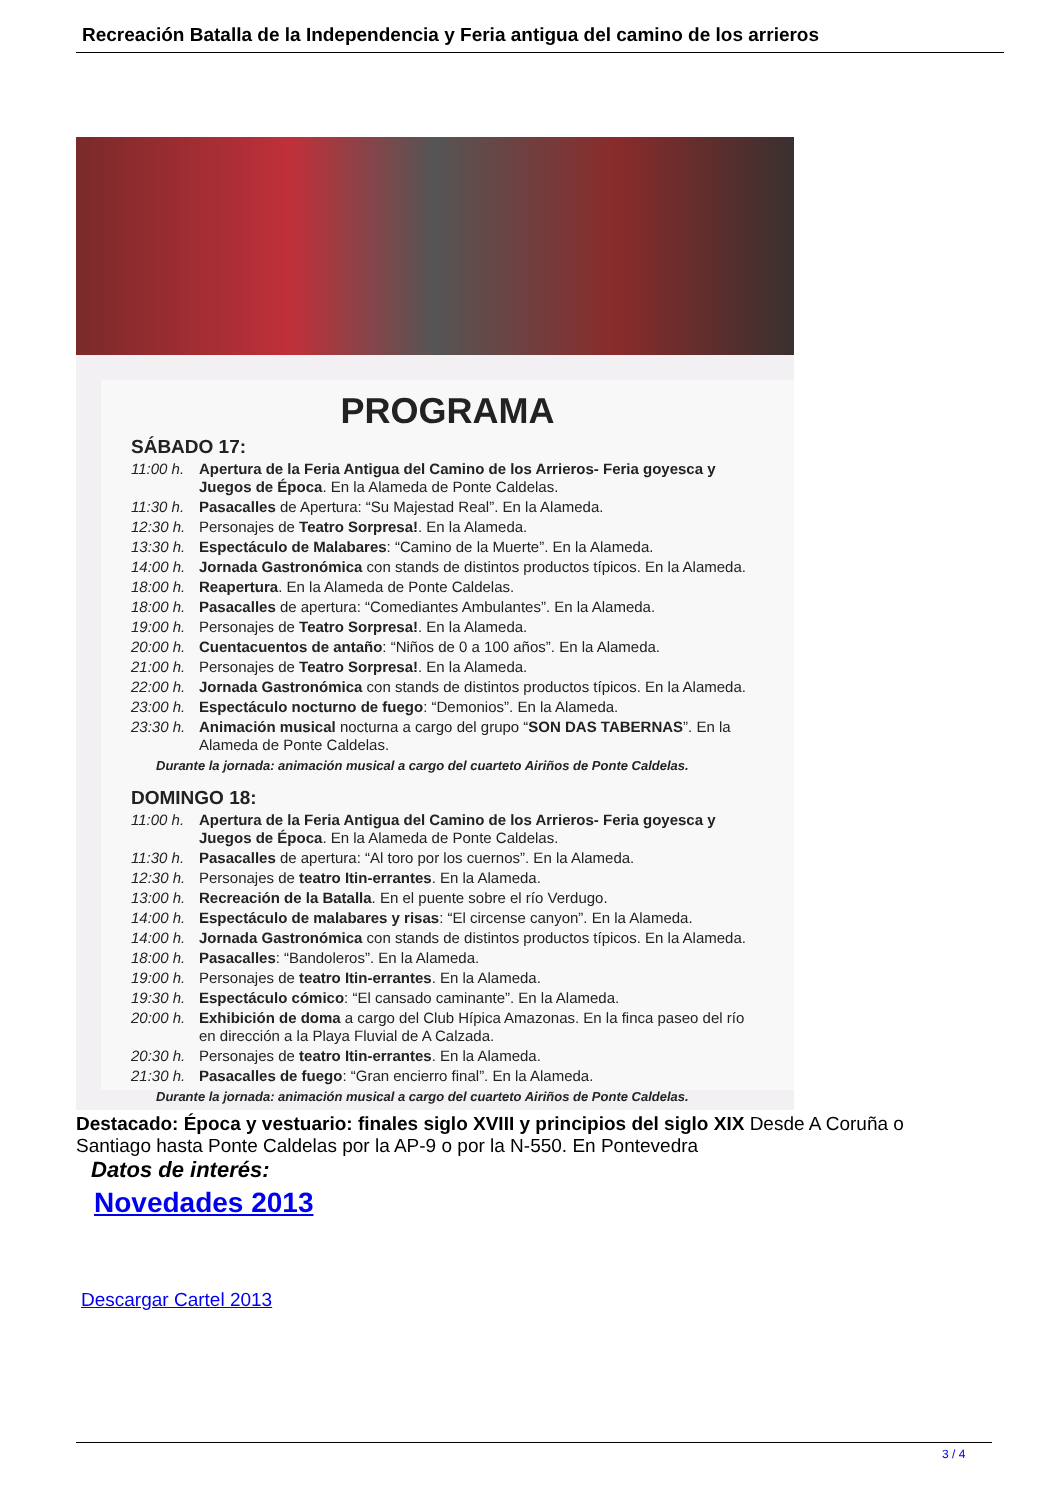Recreación Batalla de la Independencia y Feria antigua del camino de los arrieros
PROGRAMA
SÁBADO 17:
11:00 h. Apertura de la Feria Antigua del Camino de los Arrieros- Feria goyesca y Juegos de Época. En la Alameda de Ponte Caldelas.
11:30 h. Pasacalles de Apertura: “Su Majestad Real”. En la Alameda.
12:30 h. Personajes de Teatro Sorpresa!. En la Alameda.
13:30 h. Espectáculo de Malabares: “Camino de la Muerte”. En la Alameda.
14:00 h. Jornada Gastronómica con stands de distintos productos típicos. En la Alameda.
18:00 h. Reapertura. En la Alameda de Ponte Caldelas.
18:00 h. Pasacalles de apertura: “Comediantes Ambulantes”. En la Alameda.
19:00 h. Personajes de Teatro Sorpresa!. En la Alameda.
20:00 h. Cuentacuentos de antaño: “Niños de 0 a 100 años”. En la Alameda.
21:00 h. Personajes de Teatro Sorpresa!. En la Alameda.
22:00 h. Jornada Gastronómica con stands de distintos productos típicos. En la Alameda.
23:00 h. Espectáculo nocturno de fuego: “Demonios”. En la Alameda.
23:30 h. Animación musical nocturna a cargo del grupo “SON DAS TABERNAS”. En la Alameda de Ponte Caldelas.
Durante la jornada: animación musical a cargo del cuarteto Airiños de Ponte Caldelas.
DOMINGO 18:
11:00 h. Apertura de la Feria Antigua del Camino de los Arrieros- Feria goyesca y Juegos de Época. En la Alameda de Ponte Caldelas.
11:30 h. Pasacalles de apertura: “Al toro por los cuernos”. En la Alameda.
12:30 h. Personajes de teatro Itin-errantes. En la Alameda.
13:00 h. Recreación de la Batalla. En el puente sobre el río Verdugo.
14:00 h. Espectáculo de malabares y risas: “El circense canyon”. En la Alameda.
14:00 h. Jornada Gastronómica con stands de distintos productos típicos. En la Alameda.
18:00 h. Pasacalles: “Bandoleros”. En la Alameda.
19:00 h. Personajes de teatro Itin-errantes. En la Alameda.
19:30 h. Espectáculo cómico: “El cansado caminante”. En la Alameda.
20:00 h. Exhibición de doma a cargo del Club Hípica Amazonas. En la finca paseo del río en dirección a la Playa Fluvial de A Calzada.
20:30 h. Personajes de teatro Itin-errantes. En la Alameda.
21:30 h. Pasacalles de fuego: “Gran encierro final”. En la Alameda.
Durante la jornada: animación musical a cargo del cuarteto Airiños de Ponte Caldelas.
Destacado: Época y vestuario: finales siglo XVIII y principios del siglo XIX Desde A Coruña o Santiago hasta Ponte Caldelas por la AP-9 o por la N-550. En Pontevedra
Datos de interés:
Novedades 2013
Descargar Cartel 2013
3 / 4